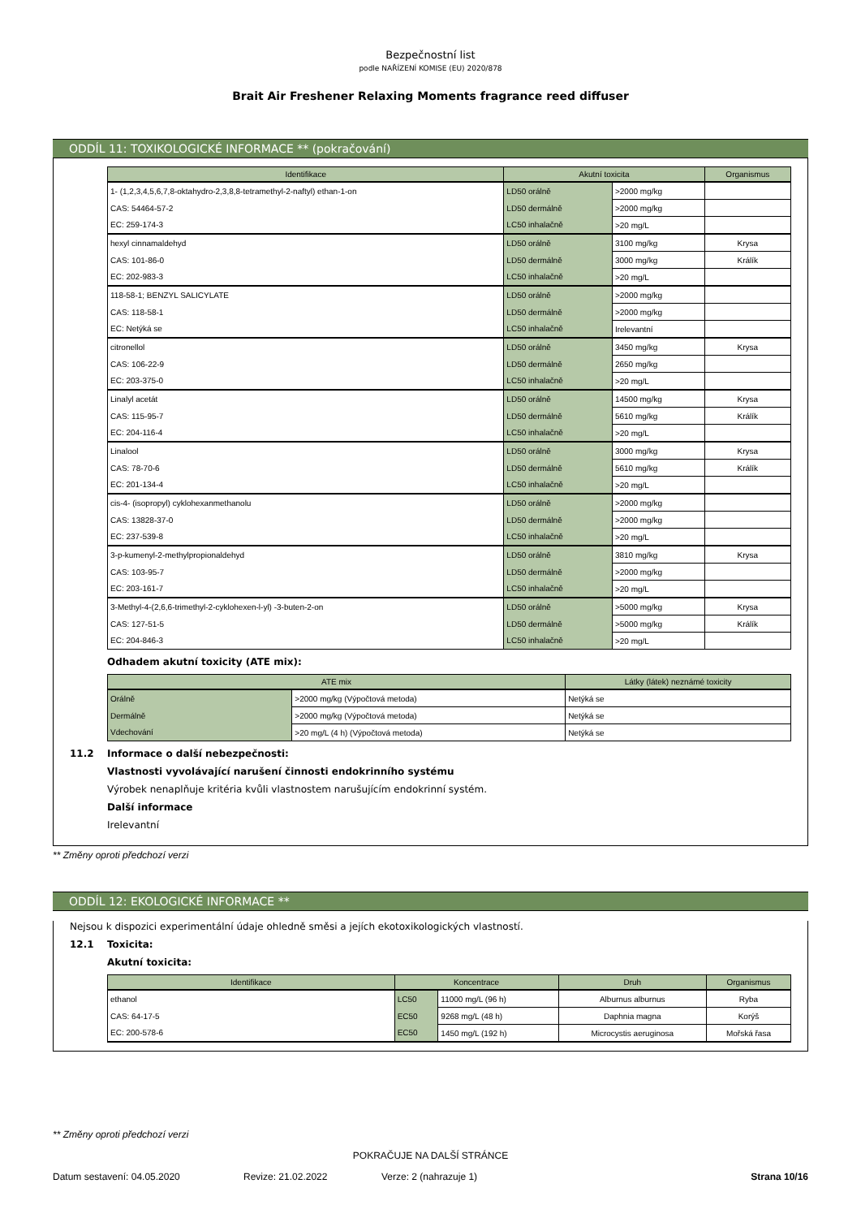Bezpečnostní list
podle NAŘÍZENÍ KOMISE (EU) 2020/878
Brait Air Freshener Relaxing Moments fragrance reed diffuser
ODDÍL 11: TOXIKOLOGICKÉ INFORMACE ** (pokračování)
| Identifikace | Akutní toxicita | | Organismus |
| --- | --- | --- | --- |
| 1- (1,2,3,4,5,6,7,8-oktahydro-2,3,8,8-tetramethyl-2-naftyl) ethan-1-on | LD50 orálně | >2000 mg/kg | |
| CAS: 54464-57-2 | LD50 dermálně | >2000 mg/kg | |
| EC: 259-174-3 | LC50 inhalačně | >20 mg/L | |
| hexyl cinnamaldehyd | LD50 orálně | 3100 mg/kg | Krysa |
| CAS: 101-86-0 | LD50 dermálně | 3000 mg/kg | Králík |
| EC: 202-983-3 | LC50 inhalačně | >20 mg/L | |
| 118-58-1; BENZYL SALICYLATE | LD50 orálně | >2000 mg/kg | |
| CAS: 118-58-1 | LD50 dermálně | >2000 mg/kg | |
| EC: Netýká se | LC50 inhalačně | Irelevantní | |
| citronellol | LD50 orálně | 3450 mg/kg | Krysa |
| CAS: 106-22-9 | LD50 dermálně | 2650 mg/kg | |
| EC: 203-375-0 | LC50 inhalačně | >20 mg/L | |
| Linalyl acetát | LD50 orálně | 14500 mg/kg | Krysa |
| CAS: 115-95-7 | LD50 dermálně | 5610 mg/kg | Králík |
| EC: 204-116-4 | LC50 inhalačně | >20 mg/L | |
| Linalool | LD50 orálně | 3000 mg/kg | Krysa |
| CAS: 78-70-6 | LD50 dermálně | 5610 mg/kg | Králík |
| EC: 201-134-4 | LC50 inhalačně | >20 mg/L | |
| cis-4- (isopropyl) cyklohexanmethanolu | LD50 orálně | >2000 mg/kg | |
| CAS: 13828-37-0 | LD50 dermálně | >2000 mg/kg | |
| EC: 237-539-8 | LC50 inhalačně | >20 mg/L | |
| 3-p-kumenyl-2-methylpropionaldehyd | LD50 orálně | 3810 mg/kg | Krysa |
| CAS: 103-95-7 | LD50 dermálně | >2000 mg/kg | |
| EC: 203-161-7 | LC50 inhalačně | >20 mg/L | |
| 3-Methyl-4-(2,6,6-trimethyl-2-cyklohexen-l-yl) -3-buten-2-on | LD50 orálně | >5000 mg/kg | Krysa |
| CAS: 127-51-5 | LD50 dermálně | >5000 mg/kg | Králík |
| EC: 204-846-3 | LC50 inhalačně | >20 mg/L | |
Odhadem akutní toxicity (ATE mix):
| ATE mix | | Látky (látek) neznámé toxicity |
| --- | --- | --- |
| Orálně | >2000 mg/kg (Výpočtová metoda) | Netýká se |
| Dermálně | >2000 mg/kg (Výpočtová metoda) | Netýká se |
| Vdechování | >20 mg/L (4 h) (Výpočtová metoda) | Netýká se |
11.2 Informace o další nebezpečnosti:
Vlastnosti vyvolávající narušení činnosti endokrinního systému
Výrobek nenaplňuje kritéria kvůli vlastnostem narušujícím endokrinní systém.
Další informace
Irelevantní
** Změny oproti předchozí verzi
ODDÍL 12: EKOLOGICKÉ INFORMACE **
Nejsou k dispozici experimentální údaje ohledně směsi a jejích ekotoxikologických vlastností.
12.1 Toxicita:
Akutní toxicita:
| Identifikace | Koncentrace | | Druh | Organismus |
| --- | --- | --- | --- | --- |
| ethanol | LC50 | 11000 mg/L (96 h) | Alburnus alburnus | Ryba |
| CAS: 64-17-5 | EC50 | 9268 mg/L (48 h) | Daphnia magna | Korýš |
| EC: 200-578-6 | EC50 | 1450 mg/L (192 h) | Microcystis aeruginosa | Mořská řasa |
** Změny oproti předchozí verzi
POKRAČUJE NA DALŠÍ STRÁNCE
Datum sestavení: 04.05.2020 Revize: 21.02.2022 Verze: 2 (nahrazuje 1) Strana 10/16